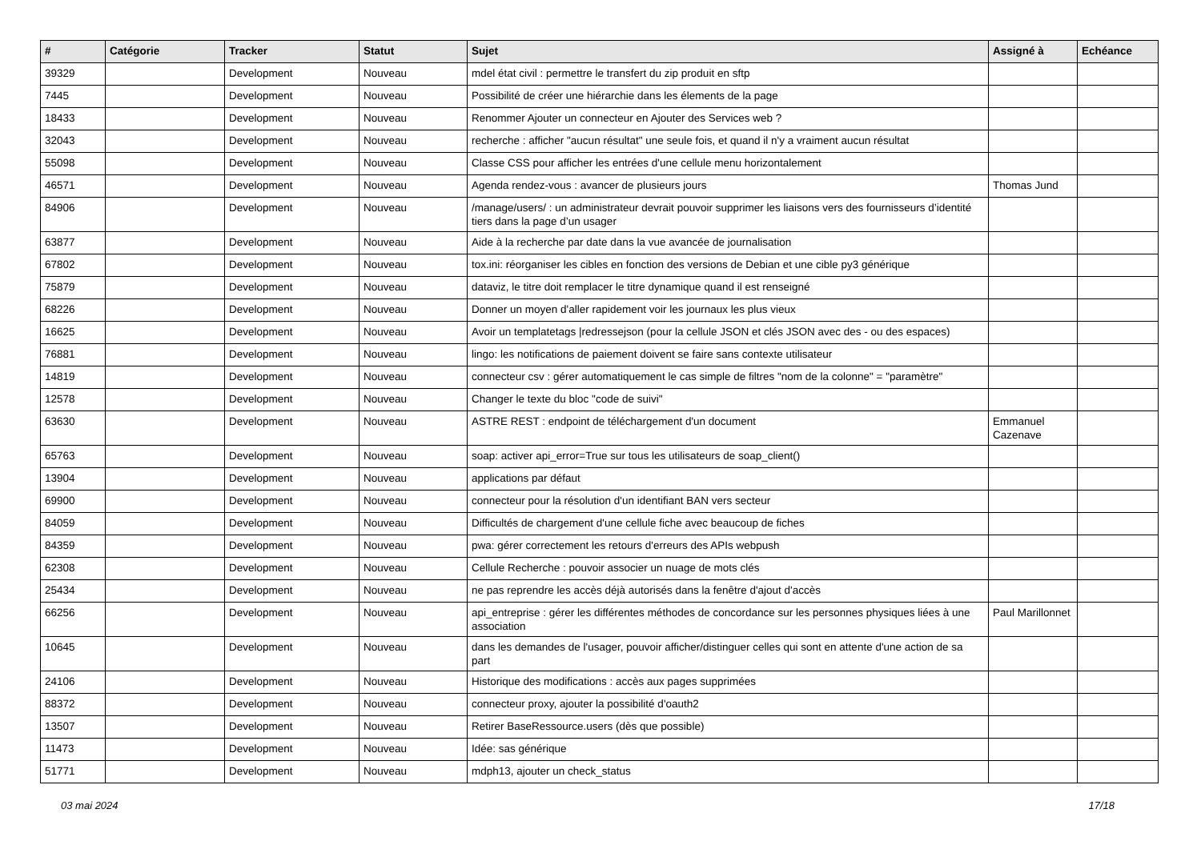| # | Catégorie | Tracker | Statut | Sujet | Assigné à | Echéance |
| --- | --- | --- | --- | --- | --- | --- |
| 39329 | | Development | Nouveau | mdel état civil : permettre le transfert du zip produit en sftp | | |
| 7445 | | Development | Nouveau | Possibilité de créer une hiérarchie dans les élements de la page | | |
| 18433 | | Development | Nouveau | Renommer Ajouter un connecteur en Ajouter des Services web ? | | |
| 32043 | | Development | Nouveau | recherche : afficher "aucun résultat" une seule fois, et quand il n'y a vraiment aucun résultat | | |
| 55098 | | Development | Nouveau | Classe CSS pour afficher les entrées d'une cellule menu horizontalement | | |
| 46571 | | Development | Nouveau | Agenda rendez-vous : avancer de plusieurs jours | Thomas Jund | |
| 84906 | | Development | Nouveau | /manage/users/ : un administrateur devrait pouvoir supprimer les liaisons vers des fournisseurs d’identité tiers dans la page d’un usager | | |
| 63877 | | Development | Nouveau | Aide à la recherche par date dans la vue avancée de journalisation | | |
| 67802 | | Development | Nouveau | tox.ini: réorganiser les cibles en fonction des versions de Debian et une cible py3 générique | | |
| 75879 | | Development | Nouveau | dataviz, le titre doit remplacer le titre dynamique quand il est renseigné | | |
| 68226 | | Development | Nouveau | Donner un moyen d'aller rapidement voir les journaux les plus vieux | | |
| 16625 | | Development | Nouveau | Avoir un templatetags /redressejson (pour la cellule JSON et clés JSON avec des - ou des espaces) | | |
| 76881 | | Development | Nouveau | lingo: les notifications de paiement doivent se faire sans contexte utilisateur | | |
| 14819 | | Development | Nouveau | connecteur csv : gérer automatiquement le cas simple de filtres "nom de la colonne" = "paramètre" | | |
| 12578 | | Development | Nouveau | Changer le texte du bloc "code de suivi" | | |
| 63630 | | Development | Nouveau | ASTRE REST : endpoint de téléchargement d'un document | Emmanuel Cazenave | |
| 65763 | | Development | Nouveau | soap: activer api_error=True sur tous les utilisateurs de soap_client() | | |
| 13904 | | Development | Nouveau | applications par défaut | | |
| 69900 | | Development | Nouveau | connecteur pour la résolution d'un identifiant BAN vers secteur | | |
| 84059 | | Development | Nouveau | Difficultés de chargement d'une cellule fiche avec beaucoup de fiches | | |
| 84359 | | Development | Nouveau | pwa: gérer correctement les retours d'erreurs des APIs webpush | | |
| 62308 | | Development | Nouveau | Cellule Recherche : pouvoir associer un nuage de mots clés | | |
| 25434 | | Development | Nouveau | ne pas reprendre les accès déjà autorisés dans la fenêtre d'ajout d'accès | | |
| 66256 | | Development | Nouveau | api_entreprise : gérer les différentes méthodes de concordance sur les personnes physiques liées à une association | Paul Marillonnet | |
| 10645 | | Development | Nouveau | dans les demandes de l'usager, pouvoir afficher/distinguer celles qui sont en attente d'une action de sa part | | |
| 24106 | | Development | Nouveau | Historique des modifications : accès aux pages supprimées | | |
| 88372 | | Development | Nouveau | connecteur proxy, ajouter la possibilité d'oauth2 | | |
| 13507 | | Development | Nouveau | Retirer BaseRessource.users (dès que possible) | | |
| 11473 | | Development | Nouveau | Idée: sas générique | | |
| 51771 | | Development | Nouveau | mdph13, ajouter un check_status | | |
03 mai 2024 17/18